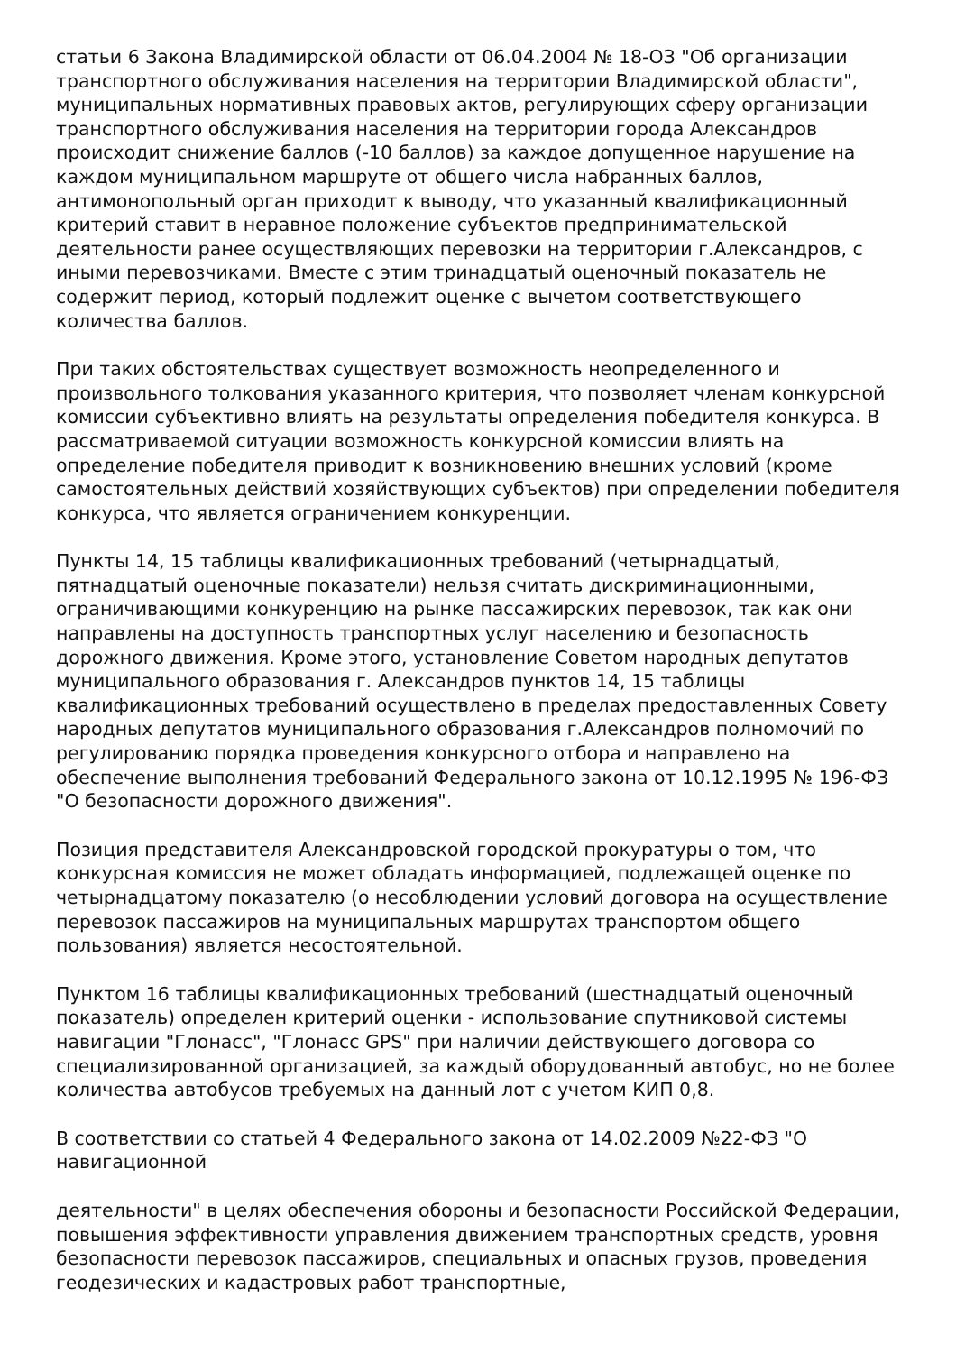статьи 6 Закона Владимирской области от 06.04.2004 № 18-ОЗ "Об организации транспортного обслуживания населения на территории Владимирской области", муниципальных нормативных правовых актов, регулирующих сферу организации транспортного обслуживания населения на территории города Александров происходит снижение баллов (-10 баллов) за каждое допущенное нарушение на каждом муниципальном маршруте от общего числа набранных баллов, антимонопольный орган приходит к выводу, что указанный квалификационный критерий ставит в неравное положение субъектов предпринимательской деятельности ранее осуществляющих перевозки на территории г.Александров, с иными перевозчиками. Вместе с этим тринадцатый оценочный показатель не содержит период, который подлежит оценке с вычетом соответствующего количества баллов.
При таких обстоятельствах существует возможность неопределенного и произвольного толкования указанного критерия, что позволяет членам конкурсной комиссии субъективно влиять на результаты определения победителя конкурса. В рассматриваемой ситуации возможность конкурсной комиссии влиять на определение победителя приводит к возникновению внешних условий (кроме самостоятельных действий хозяйствующих субъектов) при определении победителя конкурса, что является ограничением конкуренции.
Пункты 14, 15 таблицы квалификационных требований (четырнадцатый, пятнадцатый оценочные показатели) нельзя считать дискриминационными, ограничивающими конкуренцию на рынке пассажирских перевозок, так как они направлены на доступность транспортных услуг населению и безопасность дорожного движения. Кроме этого, установление Советом народных депутатов муниципального образования г. Александров пунктов 14, 15 таблицы квалификационных требований осуществлено в пределах предоставленных Совету народных депутатов муниципального образования г.Александров полномочий по регулированию порядка проведения конкурсного отбора и направлено на обеспечение выполнения требований Федерального закона от 10.12.1995 № 196-ФЗ "О безопасности дорожного движения".
Позиция представителя Александровской городской прокуратуры о том, что конкурсная комиссия не может обладать информацией, подлежащей оценке по четырнадцатому показателю (о несоблюдении условий договора на осуществление перевозок пассажиров на муниципальных маршрутах транспортом общего пользования) является несостоятельной.
Пунктом 16 таблицы квалификационных требований (шестнадцатый оценочный показатель) определен критерий оценки - использование спутниковой системы навигации "Глонасс", "Глонасс GPS" при наличии действующего договора со специализированной организацией, за каждый оборудованный автобус, но не более количества автобусов требуемых на данный лот с учетом КИП 0,8.
В соответствии со статьей 4 Федерального закона от 14.02.2009 №22-ФЗ "О навигационной
деятельности" в целях обеспечения обороны и безопасности Российской Федерации, повышения эффективности управления движением транспортных средств, уровня безопасности перевозок пассажиров, специальных и опасных грузов, проведения геодезических и кадастровых работ транспортные,